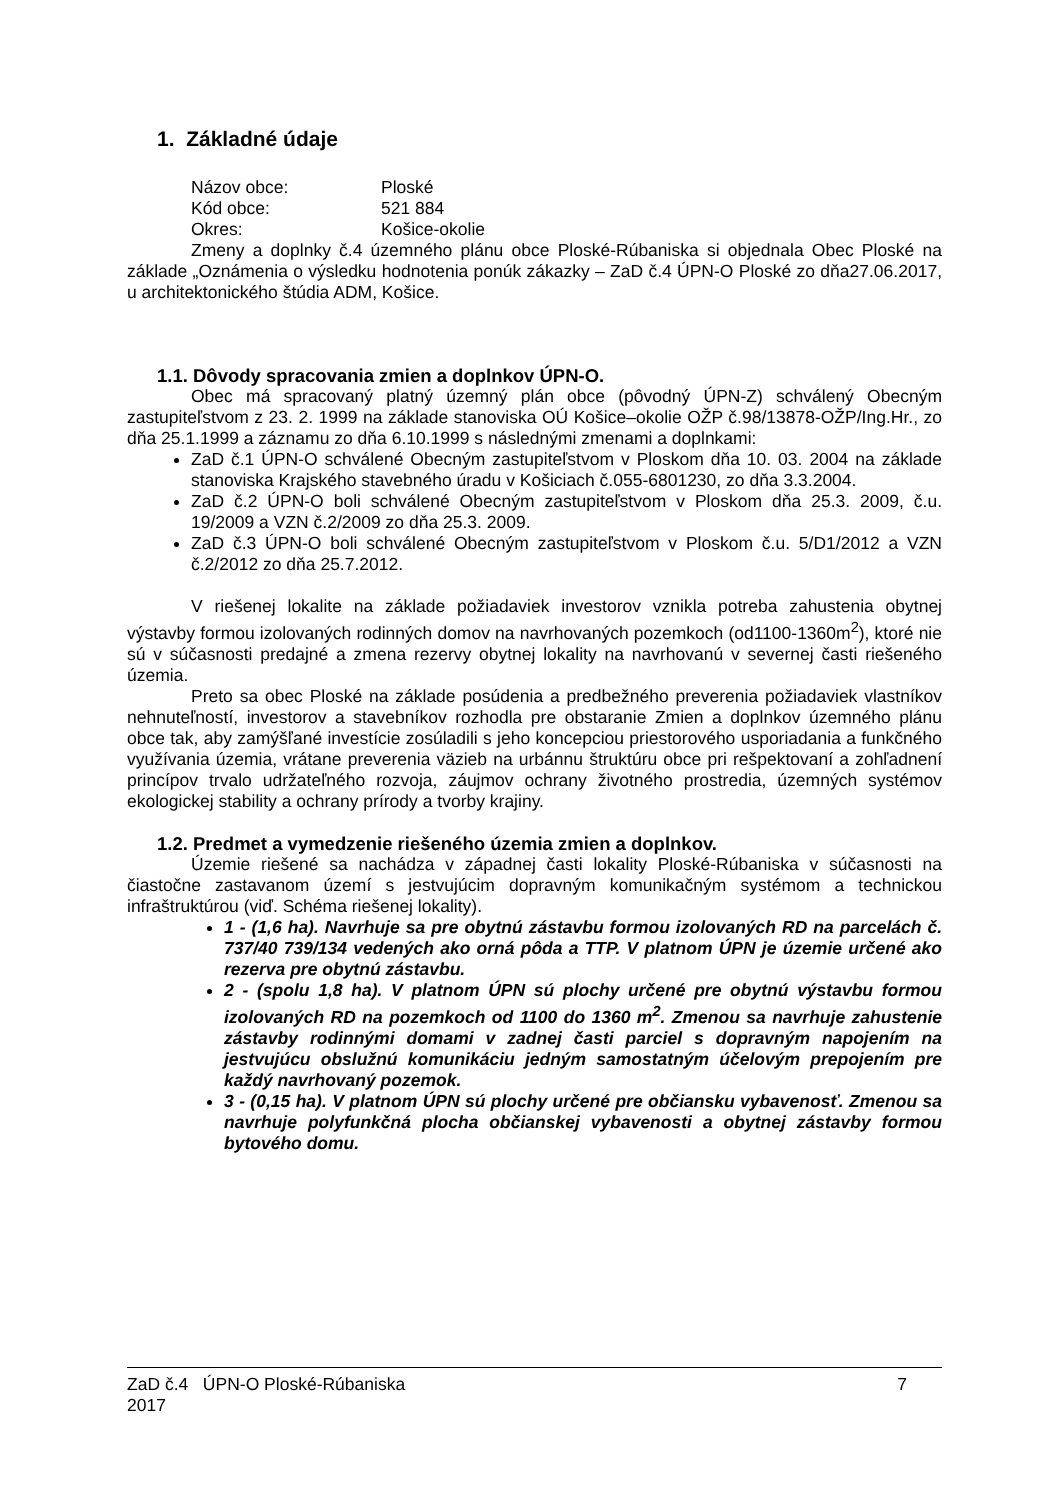1. Základné údaje
| Názov obce: | Ploské |
| Kód obce: | 521 884 |
| Okres: | Košice-okolie |
Zmeny a doplnky č.4 územného plánu obce Ploské-Rúbaniska si objednala Obec Ploské na základe „Oznámenia o výsledku hodnotenia ponúk zákazky – ZaD č.4 ÚPN-O Ploské zo dňa27.06.2017, u architektonického štúdia ADM, Košice.
1.1. Dôvody spracovania zmien a doplnkov ÚPN-O.
Obec má spracovaný platný územný plán obce (pôvodný ÚPN-Z) schválený Obecným zastupiteľstvom z 23. 2. 1999 na základe stanoviska OÚ Košice–okolie OŽP č.98/13878-OŽP/Ing.Hr., zo dňa 25.1.1999 a záznamu zo dňa 6.10.1999 s následnými zmenami a doplnkami:
ZaD č.1 ÚPN-O schválené Obecným zastupiteľstvom v Ploskom dňa 10. 03. 2004 na základe stanoviska Krajského stavebného úradu v Košiciach č.055-6801230, zo dňa 3.3.2004.
ZaD č.2 ÚPN-O boli schválené Obecným zastupiteľstvom v Ploskom dňa 25.3. 2009, č.u. 19/2009 a VZN č.2/2009 zo dňa 25.3. 2009.
ZaD č.3 ÚPN-O boli schválené Obecným zastupiteľstvom v Ploskom č.u. 5/D1/2012 a VZN č.2/2012 zo dňa 25.7.2012.
V riešenej lokalite na základe požiadaviek investorov vznikla potreba zahustenia obytnej výstavby formou izolovaných rodinných domov na navrhovaných pozemkoch (od1100-1360m<sup>2</sup>), ktoré nie sú v súčasnosti predajné a zmena rezervy obytnej lokality na navrhovanú v severnej časti riešeného územia.
Preto sa obec Ploské na základe posúdenia a predbežného preverenia požiadaviek vlastníkov nehnuteľností, investorov a stavebníkov rozhodla pre obstaranie Zmien a doplnkov územného plánu obce tak, aby zamýšľané investície zosúladili s jeho koncepciou priestorového usporiadania a funkčného využívania územia, vrátane preverenia väzieb na urbánnu štruktúru obce pri rešpektovaní a zohľadnení princípov trvalo udržateľného rozvoja, záujmov ochrany životného prostredia, územných systémov ekologickej stability a ochrany prírody a tvorby krajiny.
1.2. Predmet a vymedzenie riešeného územia zmien a doplnkov.
Územie riešené sa nachádza v západnej časti lokality Ploské-Rúbaniska v súčasnosti na čiastočne zastavanom území s jestvujúcim dopravným komunikačným systémom a technickou infraštruktúrou (viď. Schéma riešenej lokality).
1 - (1,6 ha). Navrhuje sa pre obytnú zástavbu formou izolovaných RD na parcelách č. 737/40 739/134 vedených ako orná pôda a TTP. V platnom ÚPN je územie určené ako rezerva pre obytnú zástavbu.
2 - (spolu 1,8 ha). V platnom ÚPN sú plochy určené pre obytnú výstavbu formou izolovaných RD na pozemkoch od 1100 do 1360 m<sup>2</sup>. Zmenou sa navrhuje zahustenie zástavby rodinnými domami v zadnej časti parciel s dopravným napojením na jestvujúcu obslužnú komunikáciu jedným samostatným účelovým prepojením pre každý navrhovaný pozemok.
3 - (0,15 ha). V platnom ÚPN sú plochy určené pre občiansku vybavenosť. Zmenou sa navrhuje polyfunkčná plocha občianskej vybavenosti a obytnej zástavby formou bytového domu.
ZaD č.4 ÚPN-O Ploské-Rúbaniska
2017
7